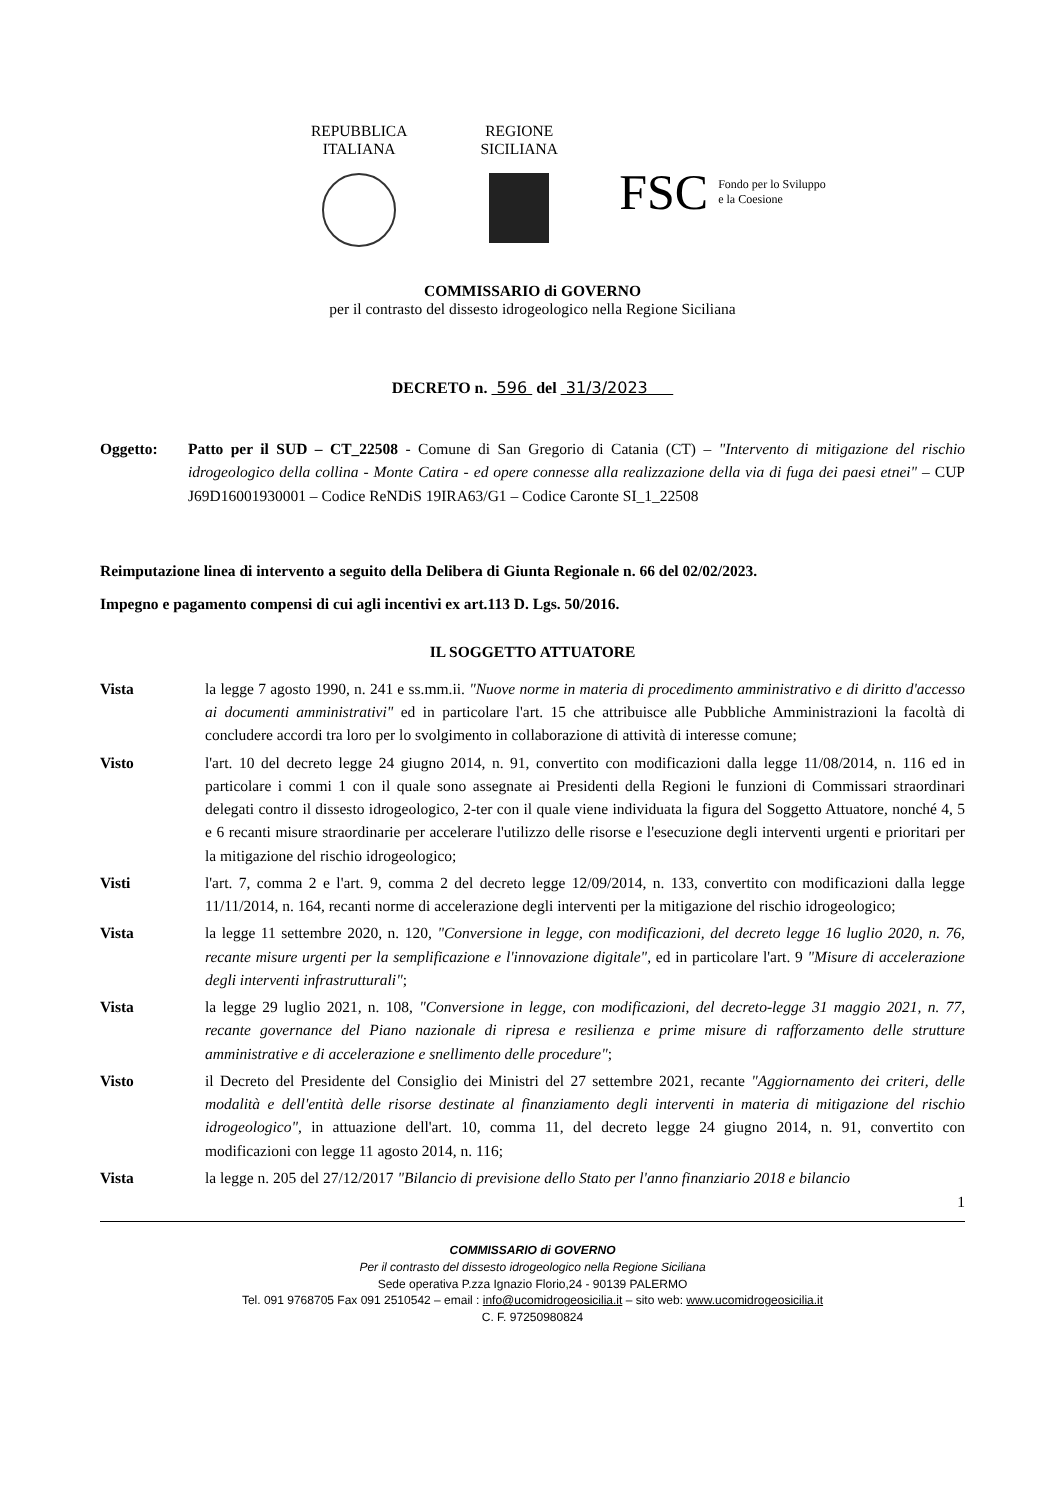REPUBBLICA
ITALIANA
REGIONE
SICILIANA
FSC Fondo per lo Sviluppo
e la Coesione
COMMISSARIO di GOVERNO
per il contrasto del dissesto idrogeologico nella Regione Siciliana
DECRETO n. 596 del 31/3/2023
Oggetto: Patto per il SUD – CT_22508 - Comune di San Gregorio di Catania (CT) – "Intervento di mitigazione del rischio idrogeologico della collina - Monte Catira - ed opere connesse alla realizzazione della via di fuga dei paesi etnei" – CUP J69D16001930001 – Codice ReNDiS 19IRA63/G1 – Codice Caronte SI_1_22508
Reimputazione linea di intervento a seguito della Delibera di Giunta Regionale n. 66 del 02/02/2023.
Impegno e pagamento compensi di cui agli incentivi ex art.113 D. Lgs. 50/2016.
IL SOGGETTO ATTUATORE
Vista la legge 7 agosto 1990, n. 241 e ss.mm.ii. "Nuove norme in materia di procedimento amministrativo e di diritto d'accesso ai documenti amministrativi" ed in particolare l'art. 15 che attribuisce alle Pubbliche Amministrazioni la facoltà di concludere accordi tra loro per lo svolgimento in collaborazione di attività di interesse comune;
Visto l'art. 10 del decreto legge 24 giugno 2014, n. 91, convertito con modificazioni dalla legge 11/08/2014, n. 116 ed in particolare i commi 1 con il quale sono assegnate ai Presidenti della Regioni le funzioni di Commissari straordinari delegati contro il dissesto idrogeologico, 2-ter con il quale viene individuata la figura del Soggetto Attuatore, nonché 4, 5 e 6 recanti misure straordinarie per accelerare l'utilizzo delle risorse e l'esecuzione degli interventi urgenti e prioritari per la mitigazione del rischio idrogeologico;
Visti l'art. 7, comma 2 e l'art. 9, comma 2 del decreto legge 12/09/2014, n. 133, convertito con modificazioni dalla legge 11/11/2014, n. 164, recanti norme di accelerazione degli interventi per la mitigazione del rischio idrogeologico;
Vista la legge 11 settembre 2020, n. 120, "Conversione in legge, con modificazioni, del decreto legge 16 luglio 2020, n. 76, recante misure urgenti per la semplificazione e l'innovazione digitale", ed in particolare l'art. 9 "Misure di accelerazione degli interventi infrastrutturali";
Vista la legge 29 luglio 2021, n. 108, "Conversione in legge, con modificazioni, del decreto-legge 31 maggio 2021, n. 77, recante governance del Piano nazionale di ripresa e resilienza e prime misure di rafforzamento delle strutture amministrative e di accelerazione e snellimento delle procedure";
Visto il Decreto del Presidente del Consiglio dei Ministri del 27 settembre 2021, recante "Aggiornamento dei criteri, delle modalità e dell'entità delle risorse destinate al finanziamento degli interventi in materia di mitigazione del rischio idrogeologico", in attuazione dell'art. 10, comma 11, del decreto legge 24 giugno 2014, n. 91, convertito con modificazioni con legge 11 agosto 2014, n. 116;
Vista la legge n. 205 del 27/12/2017 "Bilancio di previsione dello Stato per l'anno finanziario 2018 e bilancio
1
COMMISSARIO di GOVERNO
Per il contrasto del dissesto idrogeologico nella Regione Siciliana
Sede operativa P.zza Ignazio Florio,24 - 90139 PALERMO
Tel. 091 9768705 Fax 091 2510542 – email : info@ucomidrogeosicilia.it – sito web: www.ucomidrogeosicilia.it
C. F. 97250980824